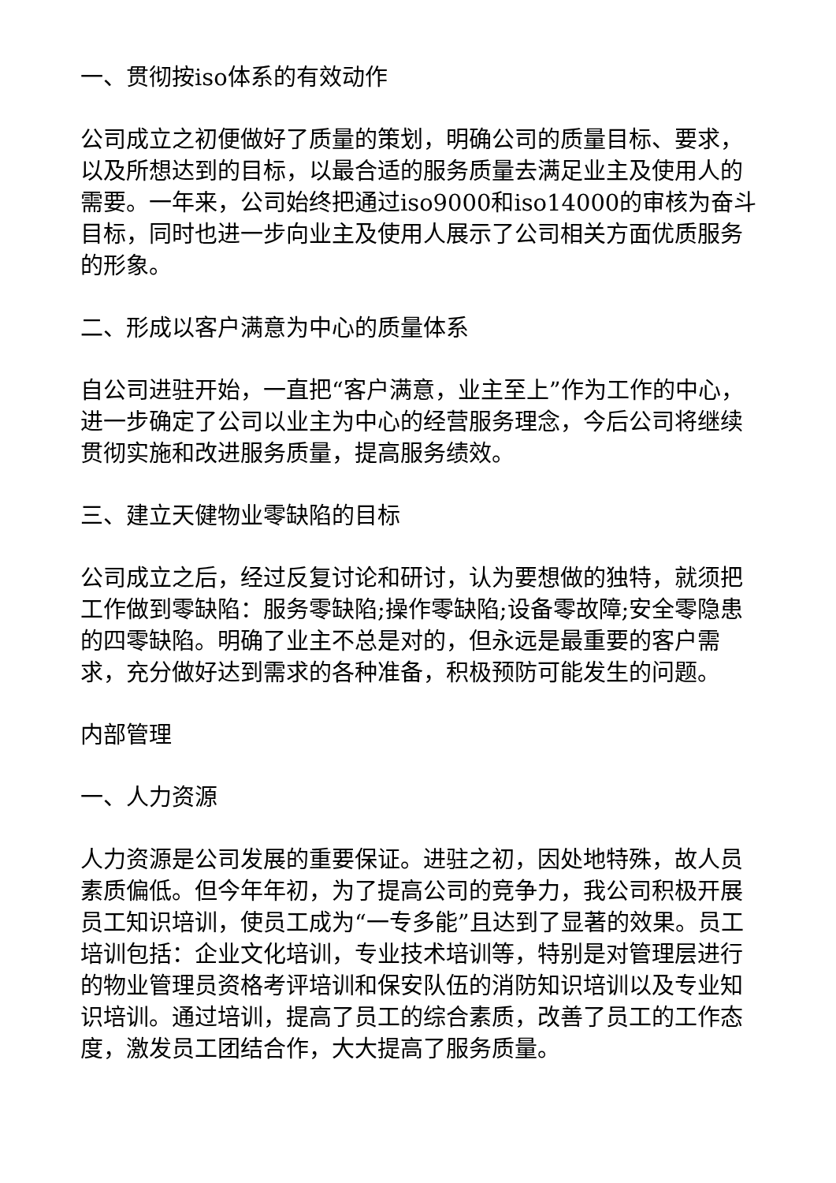一、贯彻按iso体系的有效动作
公司成立之初便做好了质量的策划，明确公司的质量目标、要求，以及所想达到的目标，以最合适的服务质量去满足业主及使用人的需要。一年来，公司始终把通过iso9000和iso14000的审核为奋斗目标，同时也进一步向业主及使用人展示了公司相关方面优质服务的形象。
二、形成以客户满意为中心的质量体系
自公司进驻开始，一直把“客户满意，业主至上”作为工作的中心，进一步确定了公司以业主为中心的经营服务理念，今后公司将继续贯彻实施和改进服务质量，提高服务绩效。
三、建立天健物业零缺陷的目标
公司成立之后，经过反复讨论和研讨，认为要想做的独特，就须把工作做到零缺陷：服务零缺陷;操作零缺陷;设备零故障;安全零隐患的四零缺陷。明确了业主不总是对的，但永远是最重要的客户需求，充分做好达到需求的各种准备，积极预防可能发生的问题。
内部管理
一、人力资源
人力资源是公司发展的重要保证。进驻之初，因处地特殊，故人员素质偏低。但今年年初，为了提高公司的竞争力，我公司积极开展员工知识培训，使员工成为“一专多能”且达到了显著的效果。员工培训包括：企业文化培训，专业技术培训等，特别是对管理层进行的物业管理员资格考评培训和保安队伍的消防知识培训以及专业知识培训。通过培训，提高了员工的综合素质，改善了员工的工作态度，激发员工团结合作，大大提高了服务质量。